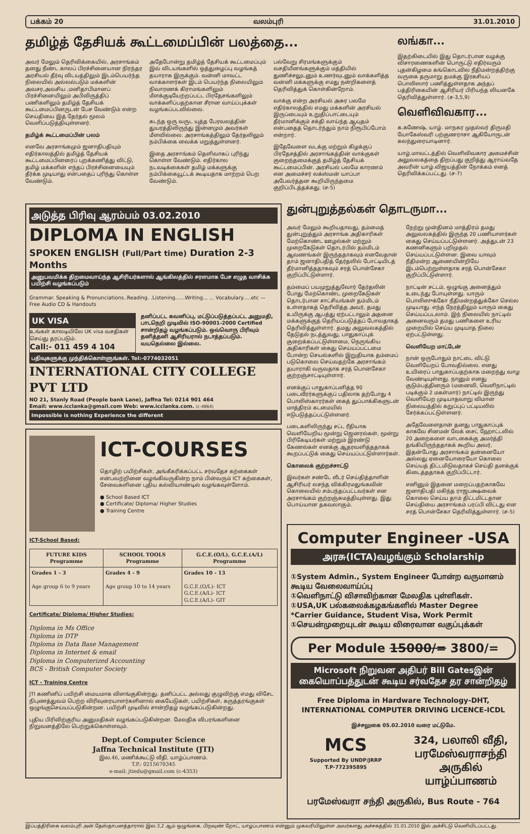பக்கம் 20 வலம்புரி 31.01.2010
தமிழ்த் தேசியக் கூட்டமைப்பின் பலத்தை...
அவர் மேலும் தெரிவிக்கையில், அரசாங்கம் தனது நீண்ட காலப் பிரச்சினையான நிரந்தர அரசியல் தீர்வு விடயத்திலும் இடம்பெயர்ந்த நிலையில் அல்லல்படும் மக்களின் அவசர,அவசிய ,மனிதாபிமானப் பிரச்சினையிலும் அபிவிருத்திப் பணிகளிலும் தமிழ்த் தேசியக் கூட்டமைப்பினருடன் பேச வேண்டும் என்ற செய்தியை இத் தேர்தல் மூலம் வெளிப்படுத்தியுள்ளனர்.
தமிழ்க் கூட்டமைப்பின் பலம்
எனவே அரசாங்கமும் ஜனாதிபதியும் எதிர்காலத்தில் தமிழ்த் தேசியக் கூட்டமைப்பினரைப் புறக்கணித்து விட்டு, தமிழ் மக்களின் எந்தப் பிரச்சினையையும் தீர்க்க முடியாது என்பதைப் புரிந்து கொள்ள வேண்டும்.
அதேபோன்று தமிழ்த் தேசியக் கூட்டமைப்பும் இவ் விடயங்களில் ஒத்துழைப்பு வழங்கத் தயாராக இருக்கும். வன்னி மாவட்ட வாக்காளர்கள் இடம் பெயர்ந்த நிலையிலும் நிவாரணக் கிராமங்களிலும் மீளக்குடியேற்றப்பட்ட பிரதேசங்களிலும் வாக்களிப்பதற்கான சீரான வாய்ப்புக்கள் வழங்கப்படவில்லை.
கடந்த ஒரு வருட யுத்த பேரவலத்தின் துயரத்திலிருந்து இன்னமும் அவர்கள் மீளவில்லை. அரசாங்கத்திலும் தேர்தலிலும் நம்பிக்கை வைக்க மறுத்துள்ளனர்.
இதை அரசாங்கம் தெளிவாகப் புரிந்து கொள்ள வேண்டும். எதிர்கால நடவடிக்கைகள் தமிழ் மக்களுக்கு நம்பிக்கையூட்டக் கூடியதாக மாற்றம் பெற வேண்டும்.
பல்வேறு சிரமங்களுக்கும் வசதியீனங்களுக்கும் மத்தியில் துணிச்சலுடனும் உணர்வுடனும் வாக்களித்த வன்னி மக்களுக்கு எமது நன்றிகளைத் தெரிவித்துக் கொள்கின்றோம்.
வாக்கு என்ற அரசியல் அசுர பலமே எதிர்காலத்தில் எமது மக்களின் அரசியல் இருப்பையும் உறுதிப்பாட்டையும் தீர்மானிக்கும் சக்தி வாய்ந்த ஆயுதம் என்பதைத் தொடர்ந்தும் நாம் நிரூபிப்போம் என்றார்.
இதேவேளை வடக்கு மற்றும் கிழக்குப் பிரதேசத்தில் அரசாங்கத்தின் வாக்குகள் குறைந்தமைக்குத் தமிழ்த் தேசியக் கூட்டமைப்பின். அரசியல் பலமே காரணம் என அமைச்சர் லக்ஸ்மன் யாப்பா அபேவர்த்தன கூறியிருந்தமை குறிப்பிடத்தக்கது. (ச-5)
லங்கா...
இதற்கிடையில் இது தொடர்பான வழக்கு விசாரணைகளின் பொருட்டு எதிர்வரும் புதன்கிழமை கங்கொடவில நீதிமன்றத்திற்கு வருகை தருமாறு தமக்கு இரகசியப் பொலிஸார் பணித்துள்ளதாக அந்தப் பத்திரிகையின் ஆசிரியர் பிரியந்த லியனகே தெரிவித்துள்ளார். (ச-3,5,9)
வெளிவிவகார...
க.கணேஷ், யாழ். மாநகர முதல்வர் திருமதி யோகேஸ்வரி பற்குணராசா ஆகியோருடன் கலந்துரையாடினார்.
யாழ்.மாவட்டத்தில் வெளிவிவகார அமைச்சின் அலுவலகத்தை திறப்பது குறித்து ஆராய்வதே அவரின் யாழ்.விஜயத்தின் நோக்கம் எனத் தெரிவிக்கப்பட்டது. (ச-7)
அடுத்த பிரிவு ஆரம்பம் 03.02.2010
DIPLOMA IN ENGLISH
SPOKEN ENGLISH (Full/Part time) Duration 2-3 Months
அனுபவமிக்க திறமைவாய்ந்த ஆசிரியர்களால் ஆங்கிலத்தில் சரளமாக பேச எழுத வாசிக்க பயிற்சி வழங்கப்படும்
Grammar. Speaking & Pronunciations..Reading. .Listening......Writing... ... Vocabulary.....etc — Free Audio CD & Handouts
UK VISA
உங்கள் காலடியிலே UK visa வசதிகள் செய்து தரப்படும்.
Call:- 011 459 4 104
தனிப்பட்ட கவனிப்பு, மட்டுப்படுத்தப்பட்ட அனுமதி, பாடநெறி முடிவில் ISO-90001-2000 Certified சான்றிதழ் வழங்கப்படும். ஒவ்வொரு பிரிவும் தனித்தனி ஆசிரியரால் நடாத்தப்படும். வயதெல்லை இல்லை.
பதிவுகளுக்கு முந்திக்கொள்ளுங்கள். Tel:-0774032051
INTERNATIONAL CITY COLLEGE PVT LTD
NO 21, Stanly Road (People bank Lane), Jaffna Tel: 0214 901 464
Email: www.icclanka@gmail.com Web: www.icclanka.com. (c-4864)
Impossible is nothing Experience the different
ICT-COURSES
தொழிற் பயிற்சிகள், அங்கீகரிக்கப்பட்ட சர்வதேச கற்கைகள் என்பவற்றினை வழங்கிவருகின்ற நாம் பின்வரும் ICT கற்கைகள், சேவைகளினை புதிய கல்வியாண்டில் வழங்கவுள்ளோம்.
● School Based ICT
● Certificate/ Diploma/ Higher Studies
● Training Centre
ICT-School Based:
| FUTURE KIDS Programme | SCHOOL TOOLS Programme | G.C.E.(O/L), G.C.E.(A/L) Programme |
| --- | --- | --- |
| Grades 1 - 3 Age group 6 to 9 years | Grades 4 - 9 Age group 10 to 14 years | Grades 10 - 13 G.C.E.(O/L)- ICT G.C.E.(A/L)- ICT G.C.E.(A/L)- GIT |
Certificate/ Diploma/ Higher Studies:
Diploma in Ms Office
Diploma in DTP
Diploma in Data Base Management
Diploma in Internet & email
Diploma in Computerized Accounting
BCS - British Computer Society
ICT - Training Centre
JTI கணினிப் பயிற்சி மையமாக விளங்குகின்றது. தனிப்பட்ட அல்லது குழுவிற்கு எமது விசேட நிபுணத்துவம் பெற்ற விரிவுரையாளர்களினால் கையேடுகள், பயிற்சிகள், கருத்தரங்குகள் ஒழுங்குசெய்யப்படுகின்றன. பயிற்சி முடிவில் சான்றிதழ் வழங்கப்படுகின்றது.
புதிய பிரிவிற்குரிய அனுமதிகள் வழங்கப்படுகின்றன. மேலதிக விபரங்களினை நிறுவனத்திலே பெற்றுக்கொள்ளவும்.
Dept.of Computer Science
Jaffna Technical Institute (JTI)
இல.46, மணிக்கூட்டு வீதி, யாழ்ப்பாணம்.
T.P.: 0215670345
e-mail: jtiedu@gmail.com (c-4353)
துன்புறுத்தல்கள் தொடருமா...
அவர் மேலும் கூறியதாவது, தம்மைத் துன்புறுத்தும் அரசாங்க அதிகாரிகள் மேற்கொண்ட ஊழல்கள் மற்றும் முறைகேடுகள் தொடர்பில் தம்மிடம் ஆவணங்கள் இருந்ததாகவும் எனவேதான் தாம் ஜனாதிபதித் தேர்தலில் போட்டியிடத் தீர்மானித்ததாகவும் சரத் பொன்சேகா குறிப்பிட்டுள்ளார்.
தம்மைப் பயமுறுத்துவோர் தேர்தலின் போது மேற்கொண்ட முறைகேடுகள் தொடர்பான சாட்சியங்கள் தம்மிடம் உள்ளதாகத் தெரிவித்த அவர், தமது உயிருக்கு ஆபத்து ஏற்பட்டாலும் அதனை மக்களுக்குத் தெரியப்படுத்தப் போவதாகத் தெரிவித்துள்ளார். தமது அலுவலகத்தில் தேடுதல் நடத்துவது, பாதுகாப்புக் குறைக்கப்பட்டுள்ளமை, நெருங்கிய அதிகாரிகள் கைது செய்யப்பட்டமை போன்ற செயல்களில் இறுதியாக தம்மைப் படுகொலை செய்வதற்கே அரசாங்கம் தயாராகி வருவதாக சரத் பொன்சேகா குற்றஞ்சாட்டியுள்ளார்.
எனக்குப் பாதுகாப்பளித்த 90 படைவீரர்களுக்குப் பதிலாக தற்போது 4 பொலிஸ்காரர்கள் கைத் துப்பாக்கிகளுடன் மாத்திரம் கடமையில் ஈடுபடுத்தப்பட்டுள்ளனர்.
படைகளிலிருந்து சட்ட ரீதியாக வெளியேறிய மூன்று ஜெனரல்கள், மூன்று பிரிகேடியர்கள் மற்றும் இரண்டு கேணல்கள் எனக்கு ஆதரவளித்ததாகக் கூறப்பட்டுக் கைது செய்யப்பட்டுள்ளார்கள்.
கொலைக் குற்றச்சாட்டு
இவர்கள் சண்டே லீடர் செய்தித்தாளின் ஆசிரியர் லசந்த விக்கிரமதுங்கவின் கொலையில் சம்பந்தப்பட்டவர்கள் என அரசாங்கம் குற்றஞ்சுமத்தியுள்ளது. இது பொய்யான தகவலாகும்.
நேற்று முன்தினம் மாத்திரம் தமது அலுவலகத்தில் இருந்த 20 பணியாளர்கள் கைது செய்யப்பட்டுள்ளனர். அத்துடன் 23 கணனிகளும் பறிமுதல் செய்யப்பட்டுள்ளன. இவை யாவும் நீதிமன்ற ஆணையின்றியே இடம்பெற்றுள்ளதாக சரத் பொன்சேகா குறிப்பிட்டுள்ளார்.
நாட்டின் சட்டம், ஒழுங்கு அனைத்தும் உடைந்து போயுள்ளது. யாரும் பொலிஸுக்கோ நீதிமன்றத்துக்கோ செல்ல முடியாது. எந்த நேரத்திலும் யாரும் கைது செய்யப்படலாம். இந் நிலையில் நாட்டில் அனைவரும் தமது பணிகளை உரிய முறையில் செய்ய முடியாத நிலை ஏற்பட்டுள்ளது.
வெளியேற மாட்டேன்
நான் ஒருபோதும் நாட்டை விட்டு வெளியேறப் போவதில்லை. எனது உயிரைப் பாதுகாப்பதற்காக மறைந்து வாழ வேண்டியுள்ளது. நானும் எனது குடும்பத்தினரும் (மனைவி, வெளிநாட்டில் படிக்கும் 2 மகள்மார்) நாட்டில் இருந்து வெளியேற முடியாதவாறு விமான நிலையத்தில் கறுப்புப் பட்டியலில் சேர்க்கப்பட்டுள்ளனர்.
அதேவேளைதான் தனது பாதுகாப்புக் காகவே சினமன் லேக் சைட் ஹோட்டலில் 20 அறைகளை வாடகைக்கு அமர்த்தி தங்கியிருந்ததாகக் கூறிய அவர், இதன்போது அரசாங்கம் தன்னையோ அல்லது ஏனையோரையோ கொலை செய்யத் திட்டமிடுவதாகச் செய்தி தனக்குக் கிடைத்ததாகக் குறிப்பிட்டார்.
எனினும் இதனை மறைப்பதற்காகவே ஜனாதிபதி மகிந்த ராஜபக்ஷவைக் கொலை செய்ய தாம் திட்டமிட்டதான செய்தியை அரசாங்கம் பரப்பி விட்டது என சரத் பொன்சேகா தெரிவித்துள்ளார். (ச-5)
Computer Engineer -USA
அரசு(ICTA)வழங்கும் Scholarship
①System Admin., System Engineer போன்ற வருமானம் கூடிய வேலைவாய்ப்பு
①வெளிநாட்டு விசாவிற்கான மேலதிக புள்ளிகள்.
①USA,UK பல்கலைக்கழகங்களில் Master Degree
*Carrier Guidance, Student Visa, Work Permit
①செயன்முறையுடன் கூடிய விரைவான வகுப்புக்கள்
Per Module 15000/= 3800/=
Microsoft நிறுவன அதிபர் Bill Gatesஇன் கையொப்பத்துடன் கூடிய சர்வதேச தர சான்றிதழ்
Free Diploma in Hardware Technology-DHT,
INTERNATIONAL COMPUTER DRIVING LICENCE-ICDL
இச்சலுகை 05.02.2010 வரை மட்டுமே.
MCS
Supported By UNDP/JRRP
T.P-772395895
324, பலாலி வீதி,
பரமேஸ்வராசந்தி அருகில்
யாழ்ப்பாணம்
பரமேஸ்வரா சந்தி அருகில், Bus Route - 764
இப்பத்திரிகை வலம்புரி அன்.தேஸ்தாபனத்தாரால் இல.3,2 ஆம் ஒழுங்கை, பிறவுண் றோட், யாழ்ப்பாணம் என்னும் முகவரியிலுள்ள அவர்களது அச்சகத்தில் 31.01.2010 இல் அச்சிட்டு வெளியிடப்பட்டது.